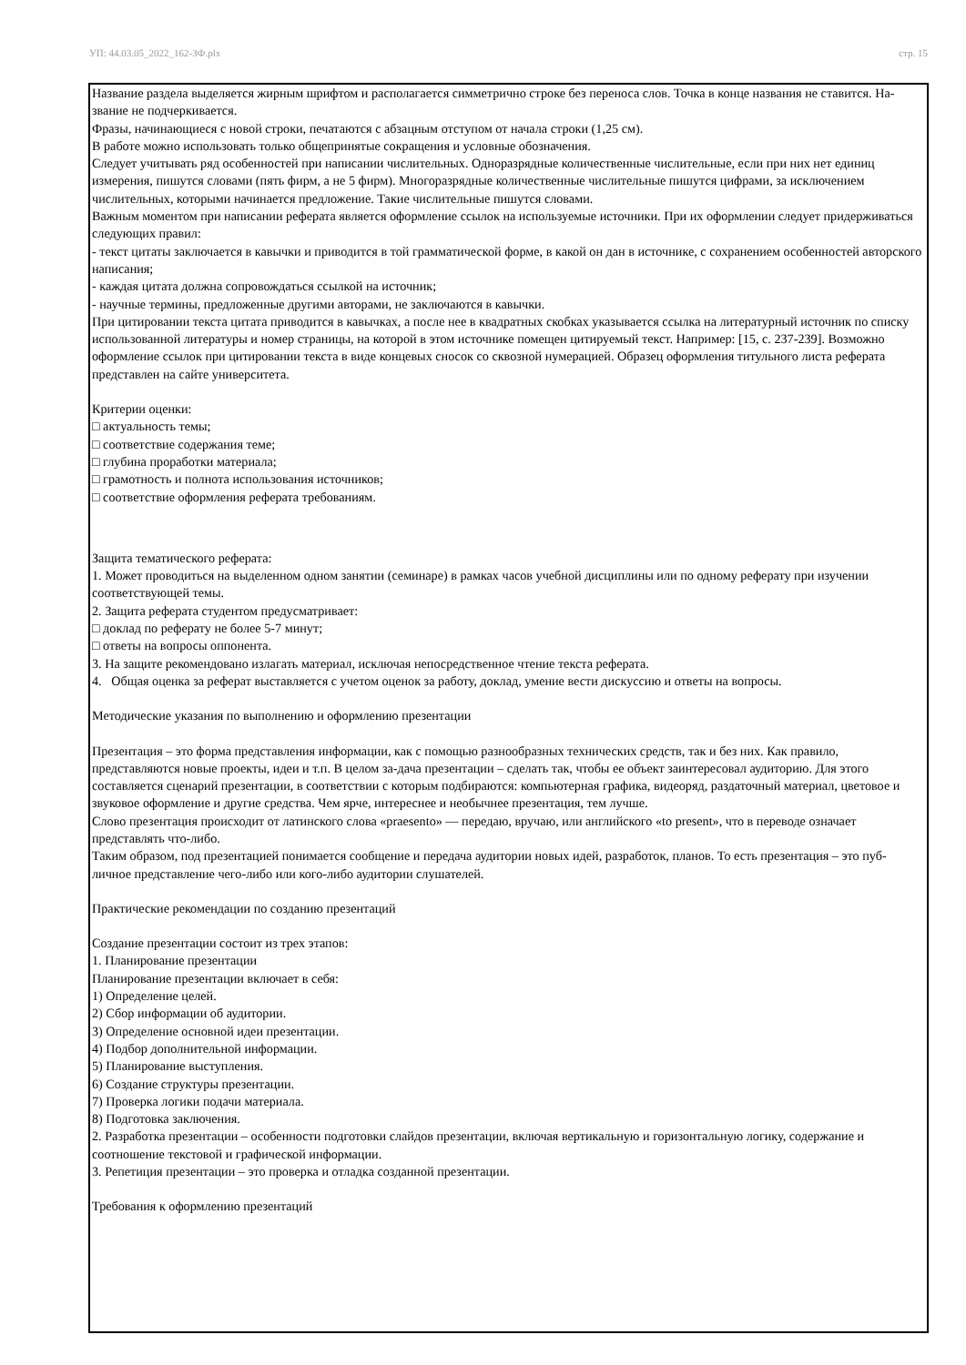УП: 44.03.05_2022_162-ЗФ.plx стр. 15
Название раздела выделяется жирным шрифтом и располагается симметрично строке без переноса слов. Точка в конце названия не ставится. На-звание не подчеркивается.
Фразы, начинающиеся с новой строки, печатаются с абзацным отступом от начала строки (1,25 см).
В работе можно использовать только общепринятые сокращения и условные обозначения.
Следует учитывать ряд особенностей при написании числительных. Одноразрядные количественные числительные, если при них нет единиц измерения, пишутся словами (пять фирм, а не 5 фирм). Многоразрядные количественные числительные пишутся цифрами, за исключением числительных, которыми начинается предложение. Такие числительные пишутся словами.
Важным моментом при написании реферата является оформление ссылок на используемые источники. При их оформлении следует придерживаться следующих правил:
- текст цитаты заключается в кавычки и приводится в той грамматической форме, в какой он дан в источнике, с сохранением особенностей авторского написания;
- каждая цитата должна сопровождаться ссылкой на источник;
- научные термины, предложенные другими авторами, не заключаются в кавычки.
При цитировании текста цитата приводится в кавычках, а после нее в квадратных скобках указывается ссылка на литературный источник по списку использованной литературы и номер страницы, на которой в этом источнике помещен цитируемый текст. Например: [15, с. 237-239]. Возможно оформление ссылок при цитировании текста в виде концевых сносок со сквозной нумерацией. Образец оформления титульного листа реферата представлен на сайте университета.
Критерии оценки:
□ актуальность темы;
□ соответствие содержания теме;
□ глубина проработки материала;
□ грамотность и полнота использования источников;
□ соответствие оформления реферата требованиям.
Защита тематического реферата:
1. Может проводиться на выделенном одном занятии (семинаре) в рамках часов учебной дисциплины или по одному реферату при изучении соответствующей темы.
2. Защита реферата студентом предусматривает:
□ доклад по реферату не более 5-7 минут;
□ ответы на вопросы оппонента.
3. На защите рекомендовано излагать материал, исключая непосредственное чтение текста реферата.
4. Общая оценка за реферат выставляется с учетом оценок за работу, доклад, умение вести дискуссию и ответы на вопросы.
Методические указания по выполнению и оформлению презентации
Презентация – это форма представления информации, как с помощью разнообразных технических средств, так и без них. Как правило, представляются новые проекты, идеи и т.п. В целом за-дача презентации – сделать так, чтобы ее объект заинтересовал аудиторию. Для этого составляется сценарий презентации, в соответствии с которым подбираются: компьютерная графика, видеоряд, раздаточный материал, цветовое и звуковое оформление и другие средства. Чем ярче, интереснее и необычнее презентация, тем лучше.
Слово презентация происходит от латинского слова «praesento» — передаю, вручаю, или английского «to present», что в переводе означает представлять что-либо.
Таким образом, под презентацией понимается сообщение и передача аудитории новых идей, разработок, планов. То есть презентация – это пуб-личное представление чего-либо или кого-либо аудитории слушателей.
Практические рекомендации по созданию презентаций
Создание презентации состоит из трех этапов:
1. Планирование презентации
Планирование презентации включает в себя:
1) Определение целей.
2) Сбор информации об аудитории.
3) Определение основной идеи презентации.
4) Подбор дополнительной информации.
5) Планирование выступления.
6) Создание структуры презентации.
7) Проверка логики подачи материала.
8) Подготовка заключения.
2. Разработка презентации – особенности подготовки слайдов презентации, включая вертикальную и горизонтальную логику, содержание и соотношение текстовой и графической информации.
3. Репетиция презентации – это проверка и отладка созданной презентации.
Требования к оформлению презентаций